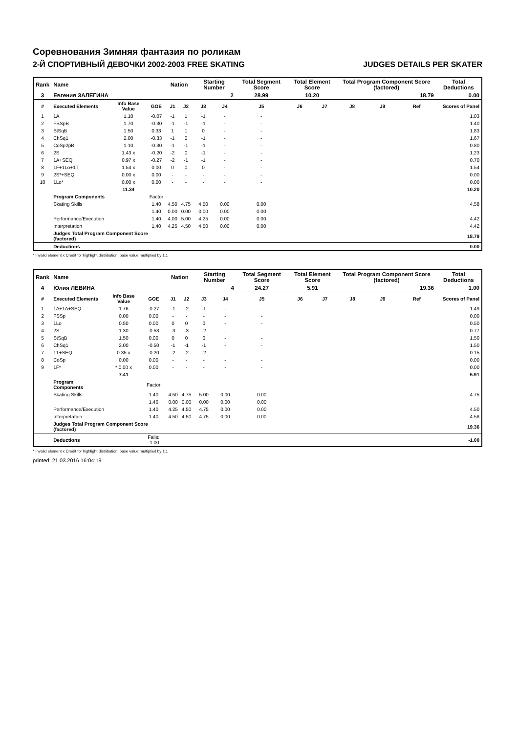Соревнования Зимняя фантазия по роликам
2-Й СПОРТИВНЫЙ ДЕВОЧКИ 2002-2003 FREE SKATING JUDGES DETAILS PER SKATER
| Rank | Name | | | Nation | | Starting Number | | Total Segment Score | Total Element Score | | Total Program Component Score (factored) | | | Total Deductions |
| 3 | Евгения ЗАЛЕГИНА | | | | | 2 | | 28.99 | 10.20 | | 18.79 | | | 0.00 |
| # | Executed Elements | Info Base Value | GOE | J1 | J2 | J3 | J4 | J5 | J6 | J7 | J8 | J9 | Ref | Scores of Panel |
| 1 | 1A | 1.10 | -0.07 | -1 | 1 | -1 | - | - | | | | | | 1.03 |
| 2 | FSSpB | 1.70 | -0.30 | -1 | -1 | -1 | - | - | | | | | | 1.40 |
| 3 | StSqB | 1.50 | 0.33 | 1 | 1 | 0 | - | - | | | | | | 1.83 |
| 4 | ChSq1 | 2.00 | -0.33 | -1 | 0 | -1 | - | - | | | | | | 1.67 |
| 5 | CoSp2pB | 1.10 | -0.30 | -1 | -1 | -1 | - | - | | | | | | 0.80 |
| 6 | 2S | 1.43 x | -0.20 | -2 | 0 | -1 | - | - | | | | | | 1.23 |
| 7 | 1A+SEQ | 0.97 x | -0.27 | -2 | -1 | -1 | - | - | | | | | | 0.70 |
| 8 | 1F+1Lo+1T | 1.54 x | 0.00 | 0 | 0 | 0 | - | - | | | | | | 1.54 |
| 9 | 2S*+SEQ | 0.00 x | 0.00 | - | - | - | - | - | | | | | | 0.00 |
| 10 | 1Lo* | 0.00 x | 0.00 | - | - | - | - | - | | | | | | 0.00 |
| | | 11.34 | | | | | | | | | | | | 10.20 |
| | Program Components | | Factor | | | | | | | | | | | |
| | Skating Skills | | 1.40 | 4.50 | 4.75 | 4.50 | 0.00 | 0.00 | | | | | | 4.58 |
| | | | 1.40 | 0.00 | 0.00 | 0.00 | 0.00 | 0.00 | | | | | | |
| | Performance/Execution | | 1.40 | 4.00 | 5.00 | 4.25 | 0.00 | 0.00 | | | | | | 4.42 |
| | Interpretation | | 1.40 | 4.25 | 4.50 | 4.50 | 0.00 | 0.00 | | | | | | 4.42 |
| | Judges Total Program Component Score (factored) | | | | | | | | | | | | | 18.79 |
| | Deductions | | | | | | | | | | | | | 0.00 |
* Invalid element x Credit for highlight distribution, base value multiplied by 1.1
| Rank | Name | | | Nation | | Starting Number | | Total Segment Score | Total Element Score | | Total Program Component Score (factored) | | | Total Deductions |
| 4 | Юлия ЛЕВИНА | | | | | 4 | | 24.27 | 5.91 | | 19.36 | | | 1.00 |
| # | Executed Elements | Info Base Value | GOE | J1 | J2 | J3 | J4 | J5 | J6 | J7 | J8 | J9 | Ref | Scores of Panel |
| 1 | 1A+1A+SEQ | 1.76 | -0.27 | -1 | -2 | -1 | - | - | | | | | | 1.49 |
| 2 | FSSp | 0.00 | 0.00 | - | - | - | - | - | | | | | | 0.00 |
| 3 | 1Lo | 0.50 | 0.00 | 0 | 0 | 0 | - | - | | | | | | 0.50 |
| 4 | 2S | 1.30 | -0.53 | -3 | -3 | -2 | - | - | | | | | | 0.77 |
| 5 | StSqB | 1.50 | 0.00 | 0 | 0 | 0 | - | - | | | | | | 1.50 |
| 6 | ChSq1 | 2.00 | -0.50 | -1 | -1 | -1 | - | - | | | | | | 1.50 |
| 7 | 1T+SEQ | 0.35 x | -0.20 | -2 | -2 | -2 | - | - | | | | | | 0.15 |
| 8 | CoSp | 0.00 | 0.00 | - | - | - | - | - | | | | | | 0.00 |
| 9 | 1F* | * 0.00 x | 0.00 | - | - | - | - | - | | | | | | 0.00 |
| | | 7.41 | | | | | | | | | | | | 5.91 |
| | Program Components | | Factor | | | | | | | | | | | |
| | Skating Skills | | 1.40 | 4.50 | 4.75 | 5.00 | 0.00 | 0.00 | | | | | | 4.75 |
| | | | 1.40 | 0.00 | 0.00 | 0.00 | 0.00 | 0.00 | | | | | | |
| | Performance/Execution | | 1.40 | 4.25 | 4.50 | 4.75 | 0.00 | 0.00 | | | | | | 4.50 |
| | Interpretation | | 1.40 | 4.50 | 4.50 | 4.75 | 0.00 | 0.00 | | | | | | 4.58 |
| | Judges Total Program Component Score (factored) | | | | | | | | | | | | | 19.36 |
| | Deductions | | Falls: -1.00 | | | | | | | | | | | -1.00 |
* Invalid element x Credit for highlight distribution, base value multiplied by 1.1
printed: 21.03.2016 16:04:19